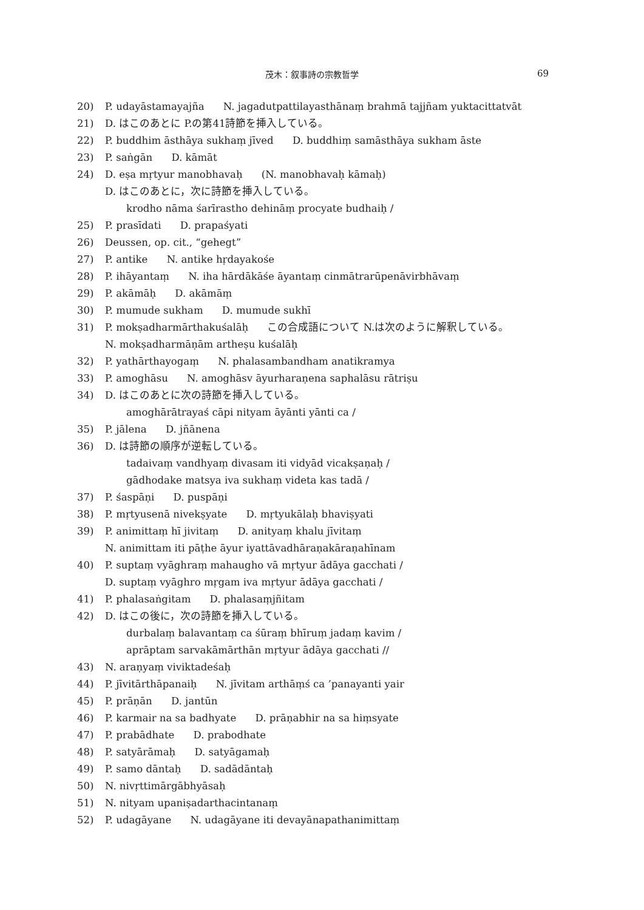茂木：叙事詩の宗教哲学 69
20) P. udayāstamayajña N. jagadutpattilayasthānaṃ brahmā tajjñam yuktacittatvāt
21) D. はこのあとに P.の第41詩節を挿入している。
22) P. buddhim āsthāya sukhaṃ jīved D. buddhiṃ samāsthāya sukham āste
23) P. saṅgān D. kāmāt
24) D. eṣa mṛtyur manobhavaḥ (N. manobhavaḥ kāmaḥ)
D. はこのあとに，次に詩節を挿入している。
krodho nāma śarīrastho dehināṃ procyate budhaiḥ /
25) P. prasīdati D. prapaśyati
26) Deussen, op. cit., “gehegt”
27) P. antike N. antike hṛdayakośe
28) P. ihāyantaṃ N. iha hārdākāśe āyantaṃ cinmātrarūpenāvirbhāvaṃ
29) P. akāmāḥ D. akāmāṃ
30) P. mumude sukham D. mumude sukhī
31) P. mokṣadharmārthakuśalāḥ この合成語について N.は次のように解釈している。
N. mokṣadharmāṇām artheṣu kuśalāḥ
32) P. yathārthayogaṃ N. phalasambandham anatikramya
33) P. amoghāsu N. amoghāsv āyurharaṇena saphalāsu rātriṣu
34) D. はこのあとに次の詩節を挿入している。
amoghārātrayaś cāpi nityam āyānti yānti ca /
35) P. jālena D. jñānena
36) D. は詩節の順序が逆転している。
tadaivaṃ vandhyaṃ divasam iti vidyād vicakṣaṇaḥ /
gādhodake matsya iva sukhaṃ videta kas tadā /
37) P. śaspāṇi D. puspāṇi
38) P. mṛtyusenā nivekṣyate D. mṛtyukālaḥ bhaviṣyati
39) P. animittaṃ hī jivitaṃ D. anityaṃ khalu jīvitaṃ
N. animittam iti pāṭhe āyur iyattāvadhāraṇakāraṇahīnam
40) P. suptaṃ vyāghraṃ mahaugho vā mṛtyur ādāya gacchati /
D. suptaṃ vyāghro mṛgam iva mṛtyur ādāya gacchati /
41) P. phalasaṅgitam D. phalasaṃjñitam
42) D. はこの後に，次の詩節を挿入している。
durbalaṃ balavantaṃ ca śūraṃ bhīruṃ jadaṃ kavim /
aprāptam sarvakāmārthān mṛtyur ādāya gacchati //
43) N. araṇyaṃ viviktadeśaḥ
44) P. jīvitārthāpanaiḥ N. jīvitam arthāṃś ca ’panayanti yair
45) P. prāṇān D. jantūn
46) P. karmair na sa badhyate D. prāṇabhir na sa hiṃsyate
47) P. prabādhate D. prabodhate
48) P. satyārāmaḥ D. satyāgamaḥ
49) P. samo dāntaḥ D. sadādāntaḥ
50) N. nivṛttimārgābhyāsaḥ
51) N. nityam upaniṣadarthacintanaṃ
52) P. udagāyane N. udagāyane iti devayānapathanimittaṃ